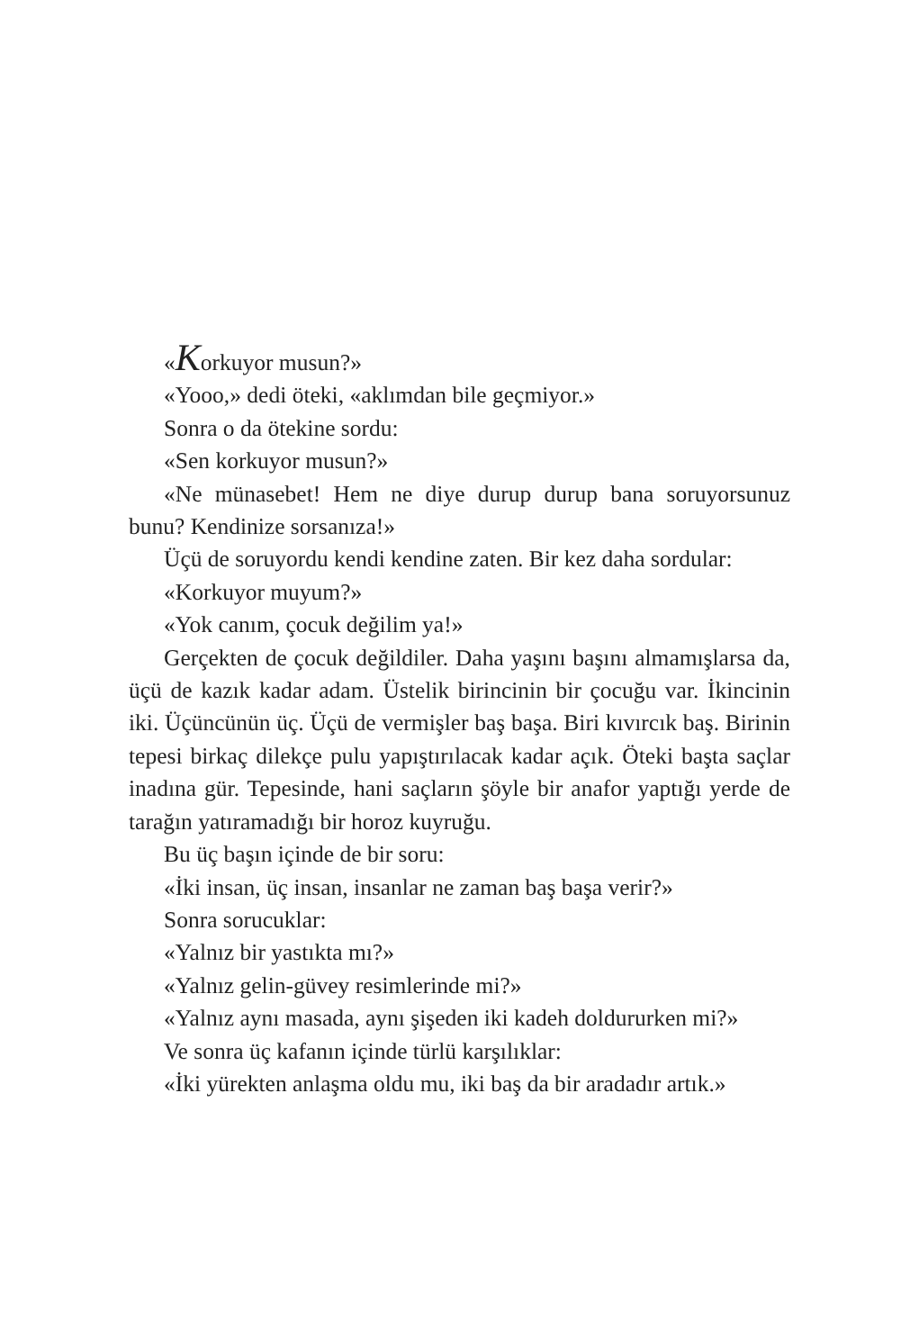«Korkuyor musun?»
«Yooo,» dedi öteki, «aklımdan bile geçmiyor.»
Sonra o da ötekine sordu:
«Sen korkuyor musun?»
«Ne münasebet! Hem ne diye durup durup bana soruyorsunuz bunu? Kendinize sorsanıza!»
Üçü de soruyordu kendi kendine zaten. Bir kez daha sordular:
«Korkuyor muyum?»
«Yok canım, çocuk değilim ya!»
Gerçekten de çocuk değildiler. Daha yaşını başını almamışlarsa da, üçü de kazık kadar adam. Üstelik birincinin bir çocuğu var. İkincinin iki. Üçüncünün üç. Üçü de vermişler baş başa. Biri kıvırcık baş. Birinin tepesi birkaç dilekçe pulu yapıştırılacak kadar açık. Öteki başta saçlar inadına gür. Tepesinde, hani saçların şöyle bir anafor yaptığı yerde de tarağın yatıramadığı bir horoz kuyruğu.
Bu üç başın içinde de bir soru:
«İki insan, üç insan, insanlar ne zaman baş başa verir?»
Sonra sorucuklar:
«Yalnız bir yastıkta mı?»
«Yalnız gelin-güvey resimlerinde mi?»
«Yalnız aynı masada, aynı şişeden iki kadeh doldururken mi?»
Ve sonra üç kafanın içinde türlü karşılıklar:
«İki yürekten anlaşma oldu mu, iki baş da bir aradadır artık.»